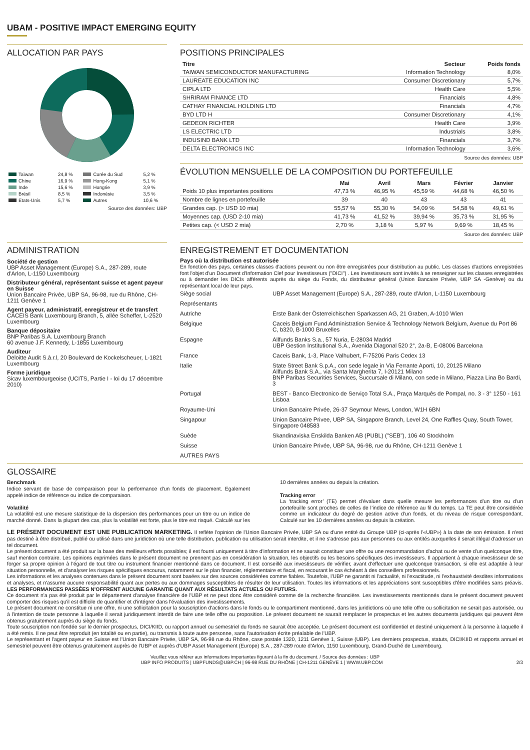UBAM - POSITIVE IMPACT EMERGING EQUITY
ALLOCATION PAR PAYS
| Taïwan | 24,8 % | Corée du Sud | 5,2 % |
| Chine | 16,9 % | Hong-Kong | 5,1 % |
| Inde | 15,6 % | Hongrie | 3,9 % |
| Brésil | 8,5 % | Indonésie | 3,5 % |
| Etats-Unis | 5,7 % | Autres | 10,6 % |
Source des données: UBP
POSITIONS PRINCIPALES
| Titre | Secteur | Poids fonds |
| --- | --- | --- |
| TAIWAN SEMICONDUCTOR MANUFACTURING | Information Technology | 8,0% |
| LAUREATE EDUCATION INC | Consumer Discretionary | 5,7% |
| CIPLA LTD | Health Care | 5,5% |
| SHRIRAM FINANCE LTD | Financials | 4,8% |
| CATHAY FINANCIAL HOLDING LTD | Financials | 4,7% |
| BYD LTD H | Consumer Discretionary | 4,1% |
| GEDEON RICHTER | Health Care | 3,9% |
| LS ELECTRIC LTD | Industrials | 3,8% |
| INDUSIND BANK LTD | Financials | 3,7% |
| DELTA ELECTRONICS INC | Information Technology | 3,6% |
Source des données: UBP
ÉVOLUTION MENSUELLE DE LA COMPOSITION DU PORTEFEUILLE
| | Mai | Avril | Mars | Février | Janvier |
| --- | --- | --- | --- | --- | --- |
| Poids 10 plus importantes positions | 47,73 % | 46,95 % | 45,59 % | 44,68 % | 46,50 % |
| Nombre de lignes en portefeuille | 39 | 40 | 43 | 43 | 41 |
| Grandes cap. (> USD 10 mia) | 55,57 % | 55,30 % | 54,09 % | 54,58 % | 49,61 % |
| Moyennes cap. (USD 2-10 mia) | 41,73 % | 41,52 % | 39,94 % | 35,73 % | 31,95 % |
| Petites cap. (< USD 2 mia) | 2,70 % | 3,18 % | 5,97 % | 9,69 % | 18,45 % |
Source des données: UBP
ADMINISTRATION
Société de gestion
UBP Asset Management (Europe) S.A., 287-289, route d'Arlon, L-1150 Luxembourg
Distributeur général, représentant suisse et agent payeur en Suisse
Union Bancaire Privée, UBP SA, 96-98, rue du Rhône, CH-1211 Genève 1
Agent payeur, administratif, enregistreur et de transfert
CACEIS Bank Luxembourg Branch, 5, allée Scheffer, L-2520 Luxembourg
Banque dépositaire
BNP Paribas S.A. Luxembourg Branch
60 avenue J.F. Kennedy, L-1855 Luxembourg
Auditeur
Deloitte Audit S.à.r.l, 20 Boulevard de Kockelscheuer, L-1821 Luxembourg
Forme juridique
Sicav luxembourgeoise (UCITS, Partie I - loi du 17 décembre 2010)
ENREGISTREMENT ET DOCUMENTATION
Pays où la distribution est autorisée
En fonction des pays, certaines classes d'actions peuvent ou non être enregistrées pour distribution au public. Les classes d'actions enregistrées font l'objet d'un Document d'Information Clef pour Investisseurs ("DICI") . Les investisseurs sont invités à se renseigner sur les classes enregistrées ou à demander les DICIs afférents auprès du siège du Fonds, du distributeur général (Union Bancaire Privée, UBP SA -Genève) ou du représentant local de leur pays.
| Siège social | UBP Asset Management (Europe) S.A., 287-289, route d'Arlon, L-1150 Luxembourg |
| Représentants | |
| Autriche | Erste Bank der Österreichischen Sparkassen AG, 21 Graben, A-1010 Wien |
| Belgique | Caceis Belgium Fund Administration Service & Technology Network Belgium, Avenue du Port 86 C, b320, B-1000 Bruxelles |
| Espagne | Allfunds Banks S.a., 57 Nuria, E-28034 Madrid UBP Gestion Institutional S.A., Avenida Diagonal 520 2°, 2a-B, E-08006 Barcelona |
| France | Caceis Bank, 1-3, Place Valhubert, F-75206 Paris Cedex 13 |
| Italie | State Street Bank S.p.A., con sede legale in Via Ferrante Aporti, 10, 20125 Milano Allfunds Bank S.A., via Santa Margherita 7, I-20121 Milano BNP Paribas Securities Services, Succursale di Milano, con sede in Milano, Piazza Lina Bo Bardi, 3 |
| Portugal | BEST - Banco Electronico de Serviço Total S.A., Praça Marquês de Pompal, no. 3 - 3° 1250 - 161 Lisboa |
| Royaume-Uni | Union Bancaire Privée, 26-37 Seymour Mews, London, W1H 6BN |
| Singapour | Union Bancaire Privee, UBP SA, Singapore Branch, Level 24, One Raffles Quay, South Tower, Singapore 048583 |
| Suède | Skandinaviska Enskilda Banken AB (PUBL) ("SEB"), 106 40 Stockholm |
| Suisse | Union Bancaire Privée, UBP SA, 96-98, rue du Rhône, CH-1211 Genève 1 |
| AUTRES PAYS | |
GLOSSAIRE
Benchmark
Indice servant de base de comparaison pour la performance d'un fonds de placement. Egalement appelé indice de référence ou indice de comparaison.
Volatilité
La volatilité est une mesure statistique de la dispersion des performances pour un titre ou un indice de marché donné. Dans la plupart des cas, plus la volatilité est forte, plus le titre est risqué. Calculé sur les 10 dernières années ou depuis la création.
Tracking error
La ‘tracking error’ (TE) permet d’évaluer dans quelle mesure les performances d’un titre ou d’un portefeuille sont proches de celles de l’indice de référence au fil du temps. La TE peut être considérée comme un indicateur du degré de gestion active d’un fonds, et du niveau de risque correspondant. Calculé sur les 10 dernières années ou depuis la création.
LE PRÉSENT DOCUMENT EST UNE PUBLICATION MARKETING. Il reflète l'opinion de l'Union Bancaire Privée, UBP SA ou d'une entité du Groupe UBP (ci-après l'«UBP») à la date de son émission. Il n'est pas destiné à être distribué, publié ou utilisé dans une juridiction où une telle distribution, publication ou utilisation serait interdite, et il ne s'adresse pas aux personnes ou aux entités auxquelles il serait illégal d'adresser un tel document.
Le présent document a été produit sur la base des meilleurs efforts possibles; il est fourni uniquement à titre d'information et ne saurait constituer une offre ou une recommandation d'achat ou de vente d'un quelconque titre, sauf mention contraire. Les opinions exprimées dans le présent document ne prennent pas en considération la situation, les objectifs ou les besoins spécifiques des investisseurs. Il appartient à chaque investisseur de se forger sa propre opinion à l'égard de tout titre ou instrument financier mentionné dans ce document. Il est conseillé aux investisseurs de vérifier, avant d'effectuer une quelconque transaction, si elle est adaptée à leur situation personnelle, et d'analyser les risques spécifiques encourus, notamment sur le plan financier, réglementaire et fiscal, en recourant le cas échéant à des conseillers professionnels.
Les informations et les analyses contenues dans le présent document sont basées sur des sources considérées comme fiables. Toutefois, l'UBP ne garantit ni l'actualité, ni l'exactitude, ni l'exhaustivité desdites informations et analyses, et n'assume aucune responsabilité quant aux pertes ou aux dommages susceptibles de résulter de leur utilisation. Toutes les informations et les appréciations sont susceptibles d'être modifiées sans préavis. LES PERFORMANCES PASSÉES N'OFFRENT AUCUNE GARANTIE QUANT AUX RÉSULTATS ACTUELS OU FUTURS.
Ce document n'a pas été produit par le département d'analyse financière de l'UBP et ne peut donc être considéré comme de la recherche financière. Les investissements mentionnés dans le présent document peuvent comporter des risques qu'il est difficile de quantifier et d'intégrer dans l'évaluation des investissements.
Le présent document ne constitue ni une offre, ni une sollicitation pour la souscription d'actions dans le fonds ou le compartiment mentionné, dans les juridictions où une telle offre ou sollicitation ne serait pas autorisée, ou à l'intention de toute personne à laquelle il serait juridiquement interdit de faire une telle offre ou proposition. Le présent document ne saurait remplacer le prospectus et les autres documents juridiques qui peuvent être obtenus gratuitement auprès du siège du fonds.
Toute souscription non fondée sur le dernier prospectus, DICI/KIID, ou rapport annuel ou semestriel du fonds ne saurait être acceptée. Le présent document est confidentiel et destiné uniquement à la personne à laquelle il a été remis. Il ne peut être reproduit (en totalité ou en partie), ou transmis à toute autre personne, sans l'autorisation écrite préalable de l'UBP.
Le représentant et l'agent payeur en Suisse est l'Union Bancaire Privée, UBP SA, 96-98 rue du Rhône, case postale 1320, 1211 Genève 1, Suisse (UBP). Les derniers prospectus, statuts, DICI/KIID et rapports annuel et semestriel peuvent être obtenus gratuitement auprès de l'UBP et auprès d'UBP Asset Management (Europe) S.A., 287-289 route d'Arlon, 1150 Luxembourg, Grand-Duché de Luxembourg.
Veuillez vous référer aux informations importantes figurant à la fin du document. / Source des données : UBP
UBP INFO PRODUITS | UBPFUNDS@UBP.CH | 96-98 RUE DU RHÔNE | CH-1211 GENÈVE 1 | WWW.UBP.COM 2/3